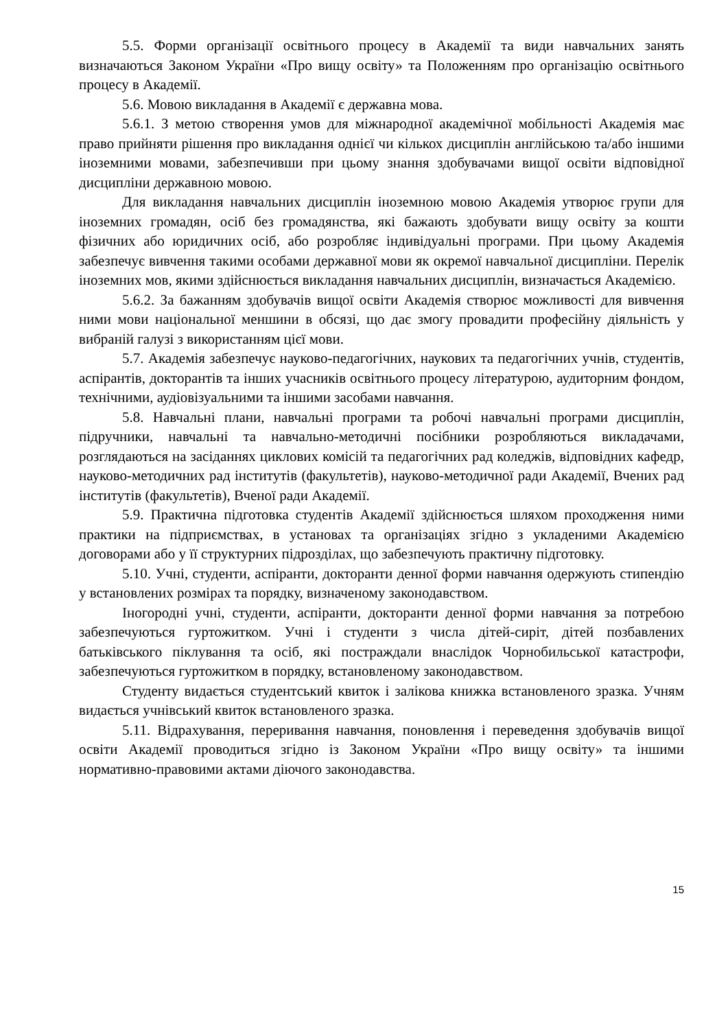5.5. Форми організації освітнього процесу в Академії та види навчальних занять визначаються Законом України «Про вищу освіту» та Положенням про організацію освітнього процесу в Академії.
5.6. Мовою викладання в Академії є державна мова.
5.6.1. З метою створення умов для міжнародної академічної мобільності Академія має право прийняти рішення про викладання однієї чи кількох дисциплін англійською та/або іншими іноземними мовами, забезпечивши при цьому знання здобувачами вищої освіти відповідної дисципліни державною мовою.
Для викладання навчальних дисциплін іноземною мовою Академія утворює групи для іноземних громадян, осіб без громадянства, які бажають здобувати вищу освіту за кошти фізичних або юридичних осіб, або розробляє індивідуальні програми. При цьому Академія забезпечує вивчення такими особами державної мови як окремої навчальної дисципліни. Перелік іноземних мов, якими здійснюється викладання навчальних дисциплін, визначається Академією.
5.6.2. За бажанням здобувачів вищої освіти Академія створює можливості для вивчення ними мови національної меншини в обсязі, що дає змогу провадити професійну діяльність у вибраній галузі з використанням цієї мови.
5.7. Академія забезпечує науково-педагогічних, наукових та педагогічних учнів, студентів, аспірантів, докторантів та інших учасників освітнього процесу літературою, аудиторним фондом, технічними, аудіовізуальними та іншими засобами навчання.
5.8. Навчальні плани, навчальні програми та робочі навчальні програми дисциплін, підручники, навчальні та навчально-методичні посібники розробляються викладачами, розглядаються на засіданнях циклових комісій та педагогічних рад коледжів, відповідних кафедр, науково-методичних рад інститутів (факультетів), науково-методичної ради Академії, Вчених рад інститутів (факультетів), Вченої ради Академії.
5.9. Практична підготовка студентів Академії здійснюється шляхом проходження ними практики на підприємствах, в установах та організаціях згідно з укладеними Академією договорами або у її структурних підрозділах, що забезпечують практичну підготовку.
5.10. Учні, студенти, аспіранти, докторанти денної форми навчання одержують стипендію у встановлених розмірах та порядку, визначеному законодавством.
Іногородні учні, студенти, аспіранти, докторанти денної форми навчання за потребою забезпечуються гуртожитком. Учні і студенти з числа дітей-сиріт, дітей позбавлених батьківського піклування та осіб, які постраждали внаслідок Чорнобильської катастрофи, забезпечуються гуртожитком в порядку, встановленому законодавством.
Студенту видається студентський квиток і залікова книжка встановленого зразка. Учням видається учнівський квиток встановленого зразка.
5.11. Відрахування, переривання навчання, поновлення і переведення здобувачів вищої освіти Академії проводиться згідно із Законом України «Про вищу освіту» та іншими нормативно-правовими актами діючого законодавства.
15